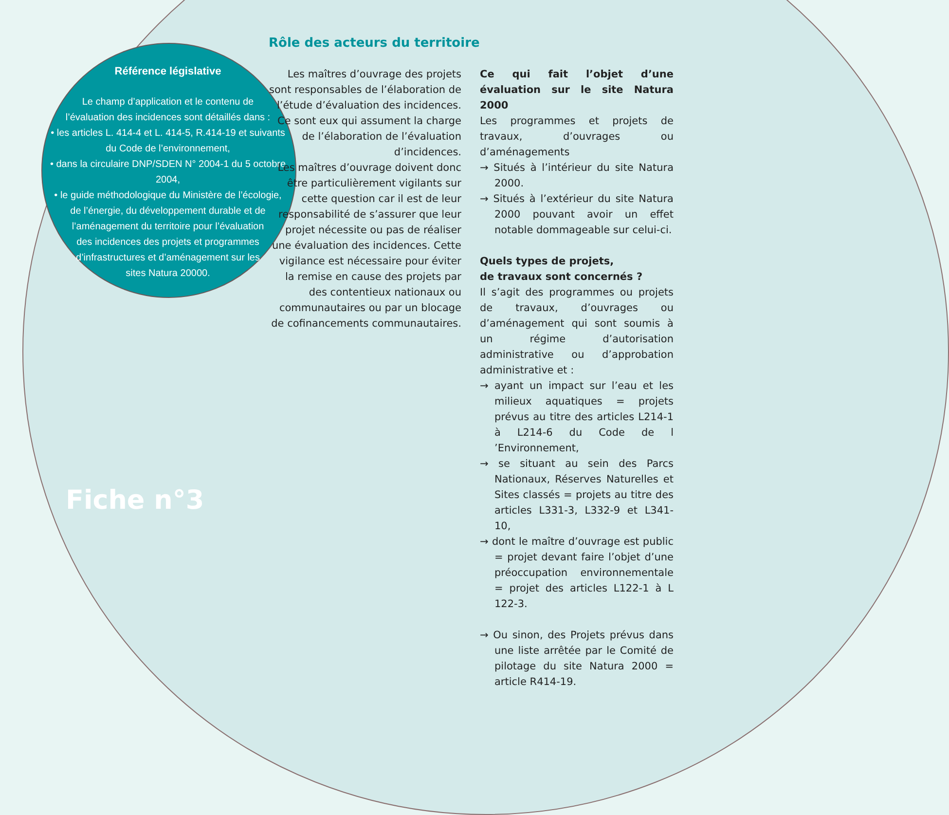Référence législative
Le champ d’application et le contenu de
l’évaluation des incidences sont détaillés dans :
• les articles L. 414-4 et L. 414-5, R.414-19 et suivants
du Code de l’environnement,
• dans la circulaire DNP/SDEN N° 2004-1 du 5 octobre 2004,
• le guide méthodologique du Ministère de l’écologie,
de l’énergie, du développement durable et de
l’aménagement du territoire pour l’évaluation
des incidences des projets et programmes
d’infrastructures et d’aménagement sur les
sites Natura 20000.
Fiche n°3
Rôle des acteurs du territoire
Les maîtres d’ouvrage des projets sont responsables de l’élaboration de l’étude d’évaluation des incidences.
Ce sont eux qui assument la charge de l’élaboration de l’évaluation d’incidences.
Les maîtres d’ouvrage doivent donc être particulièrement vigilants sur cette question car il est de leur responsabilité de s’assurer que leur projet nécessite ou pas de réaliser une évaluation des incidences. Cette vigilance est nécessaire pour éviter la remise en cause des projets par des contentieux nationaux ou communautaires ou par un blocage de cofinancements communautaires.
Ce qui fait l’objet d’une évaluation sur le site Natura 2000
Les programmes et projets de travaux, d’ouvrages ou d’aménagements
→ Situés à l’intérieur du site Natura 2000.
→ Situés à l’extérieur du site Natura 2000 pouvant avoir un effet notable dommageable sur celui-ci.
Quels types de projets,
de travaux sont concernés ?
Il s’agit des programmes ou projets de travaux, d’ouvrages ou d’aménagement qui sont soumis à un régime d’autorisation administrative ou d’approbation administrative et :
→ ayant un impact sur l’eau et les milieux aquatiques = projets prévus au titre des articles L214-1 à L214-6 du Code de l ’Environnement,
→ se situant au sein des Parcs Nationaux, Réserves Naturelles et Sites classés = projets au titre des articles L331-3, L332-9 et L341-10,
→ dont le maître d’ouvrage est public = projet devant faire l’objet d’une préoccupation environnementale = projet des articles L122-1 à L 122-3.
→ Ou sinon, des Projets prévus dans une liste arrêtée par le Comité de pilotage du site Natura 2000 = article R414-19.